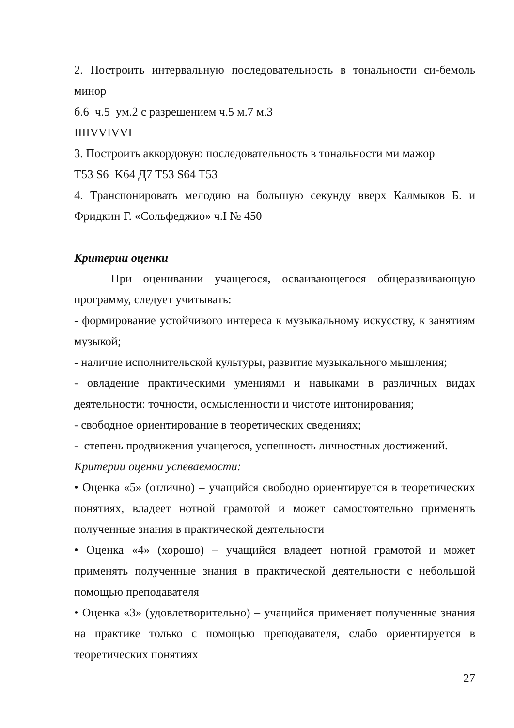2. Построить интервальную последовательность в тональности си-бемоль минор
б.6 ч.5 ум.2 с разрешением ч.5 м.7 м.3
IIIIVVIVVI
3. Построить аккордовую последовательность в тональности ми мажор
T53 S6 K64 Д7 T53 S64 T53
4. Транспонировать мелодию на большую секунду вверх Калмыков Б. и Фридкин Г. «Сольфеджио» ч.I № 450
Критерии оценки
При оценивании учащегося, осваивающегося общеразвивающую программу, следует учитывать:
- формирование устойчивого интереса к музыкальному искусству, к занятиям музыкой;
- наличие исполнительской культуры, развитие музыкального мышления;
- овладение практическими умениями и навыками в различных видах деятельности: точности, осмысленности и чистоте интонирования;
- свободное ориентирование в теоретических сведениях;
- степень продвижения учащегося, успешность личностных достижений.
Критерии оценки успеваемости:
• Оценка «5» (отлично) – учащийся свободно ориентируется в теоретических понятиях, владеет нотной грамотой и может самостоятельно применять полученные знания в практической деятельности
• Оценка «4» (хорошо) – учащийся владеет нотной грамотой и может применять полученные знания в практической деятельности с небольшой помощью преподавателя
• Оценка «3» (удовлетворительно) – учащийся применяет полученные знания на практике только с помощью преподавателя, слабо ориентируется в теоретических понятиях
27